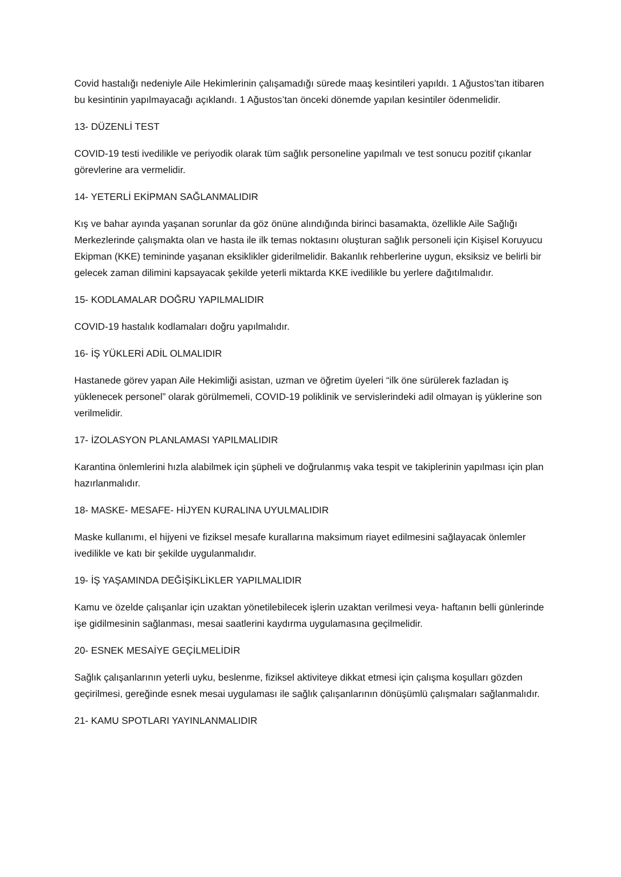Covid hastalığı nedeniyle Aile Hekimlerinin çalışamadığı sürede maaş kesintileri yapıldı. 1 Ağustos’tan itibaren bu kesintinin yapılmayacağı açıklandı. 1 Ağustos’tan önceki dönemde yapılan kesintiler ödenmelidir.
13- DÜZENLİ TEST
COVID-19 testi ivedilikle ve periyodik olarak tüm sağlık personeline yapılmalı ve test sonucu pozitif çıkanlar görevlerine ara vermelidir.
14- YETERLİ EKİPMAN SAĞLANMALIDIR
Kış ve bahar ayında yaşanan sorunlar da göz önüne alındığında birinci basamakta, özellikle Aile Sağlığı Merkezlerinde çalışmakta olan ve hasta ile ilk temas noktasını oluşturan sağlık personeli için Kişisel Koruyucu Ekipman (KKE) temininde yaşanan eksiklikler giderilmelidir. Bakanlık rehberlerine uygun, eksiksiz ve belirli bir gelecek zaman dilimini kapsayacak şekilde yeterli miktarda KKE ivedilikle bu yerlere dağıtılmalıdır.
15- KODLAMALAR DOĞRU YAPILMALIDIR
COVID-19 hastalık kodlamaları doğru yapılmalıdır.
16- İŞ YÜKLERİ ADİL OLMALIDIR
Hastanede görev yapan Aile Hekimliği asistan, uzman ve öğretim üyeleri “ilk öne sürülerek fazladan iş yüklenecek personel” olarak görülmemeli, COVID-19 poliklinik ve servislerindeki adil olmayan iş yüklerine son verilmelidir.
17- İZOLASYON PLANLAMASI YAPILMALIDIR
Karantina önlemlerini hızla alabilmek için şüpheli ve doğrulanmış vaka tespit ve takiplerinin yapılması için plan hazırlanmalıdır.
18- MASKE- MESAFE- HİJYEN KURALINA UYULMALIDIR
Maske kullanımı, el hijyeni ve fiziksel mesafe kurallarına maksimum riayet edilmesini sağlayacak önlemler ivedilikle ve katı bir şekilde uygulanmalıdır.
19- İŞ YAŞAMINDA DEĞİŞİKLİKLER YAPILMALIDIR
Kamu ve özelde çalışanlar için uzaktan yönetilebilecek işlerin uzaktan verilmesi veya- haftanın belli günlerinde işe gidilmesinin sağlanması, mesai saatlerini kaydırma uygulamasına geçilmelidir.
20- ESNEK MESAİYE GEÇİLMELİDİR
Sağlık çalışanlarının yeterli uyku, beslenme, fiziksel aktiviteye dikkat etmesi için çalışma koşulları gözden geçirilmesi, gereğinde esnek mesai uygulaması ile sağlık çalışanlarının dönüşümlü çalışmaları sağlanmalıdır.
21- KAMU SPOTLARI YAYINLANMALIDIR